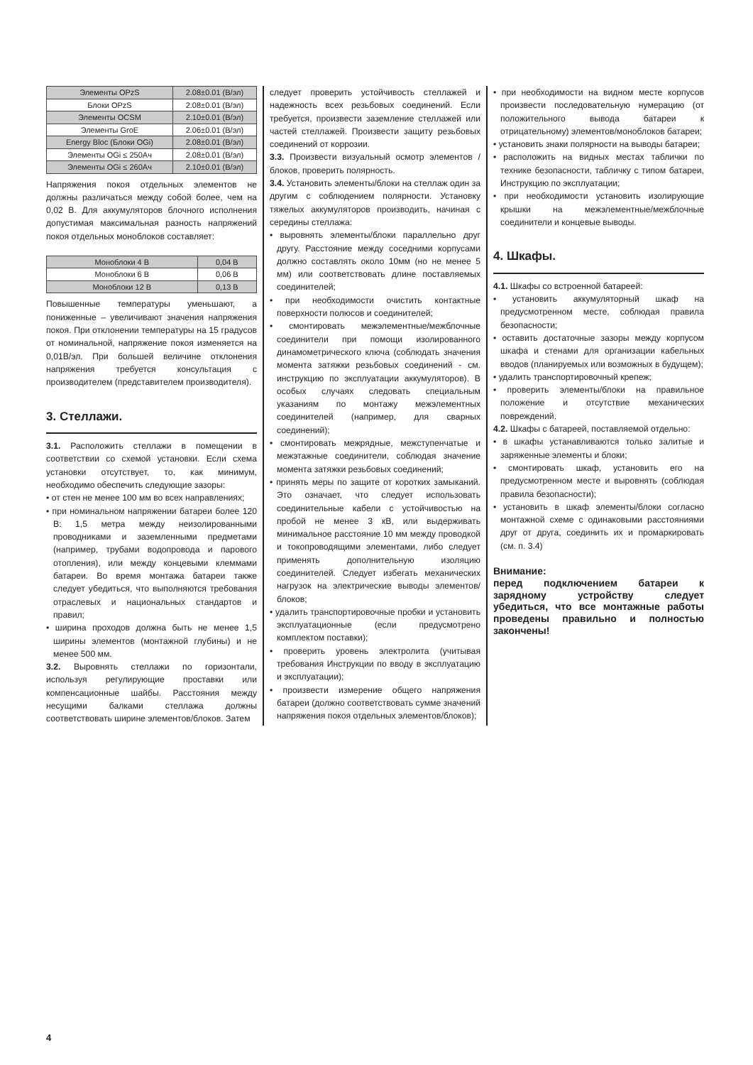| Элементы OPzS | 2.08±0.01 (В/эл) |
| Блоки OPzS | 2.08±0.01 (В/эл) |
| Элементы OCSM | 2.10±0.01 (В/эл) |
| Элементы GroE | 2.06±0.01 (В/эл) |
| Energy Bloc (Блоки OGi) | 2.08±0.01 (В/эл) |
| Элементы OGi ≤ 250Ач | 2.08±0.01 (В/эл) |
| Элементы OGi ≤ 260Ач | 2.10±0.01 (В/эл) |
Напряжения покоя отдельных элементов не должны различаться между собой более, чем на 0,02 В. Для аккумуляторов блочного исполнения допустимая максимальная разность напряжений покоя отдельных моноблоков составляет:
| Моноблоки 4 В | 0,04 В |
| Моноблоки 6 В | 0,06 В |
| Моноблоки 12 В | 0,13 В |
Повышенные температуры уменьшают, а пониженные – увеличивают значения напряжения покоя. При отклонении температуры на 15 градусов от номинальной, напряжение покоя изменяется на 0,01В/эл. При большей величине отклонения напряжения требуется консультация с производителем (представителем производителя).
3. Стеллажи.
3.1. Расположить стеллажи в помещении в соответствии со схемой установки. Если схема установки отсутствует, то, как минимум, необходимо обеспечить следующие зазоры:
• от стен не менее 100 мм во всех направлениях;
• при номинальном напряжении батареи более 120 В: 1,5 метра между неизолированными проводниками и заземленными предметами (например, трубами водопровода и парового отопления), или между концевыми клеммами батареи. Во время монтажа батареи также следует убедиться, что выполняются требования отраслевых и национальных стандартов и правил;
• ширина проходов должна быть не менее 1,5 ширины элементов (монтажной глубины) и не менее 500 мм.
3.2. Выровнять стеллажи по горизонтали, используя регулирующие проставки или компенсационные шайбы. Расстояния между несущими балками стеллажа должны соответствовать ширине элементов/блоков. Затем
следует проверить устойчивость стеллажей и надежность всех резьбовых соединений. Если требуется, произвести заземление стеллажей или частей стеллажей. Произвести защиту резьбовых соединений от коррозии.
3.3. Произвести визуальный осмотр элементов / блоков, проверить полярность.
3.4. Установить элементы/блоки на стеллаж один за другим с соблюдением полярности. Установку тяжелых аккумуляторов производить, начиная с середины стеллажа:
• выровнять элементы/блоки параллельно друг другу. Расстояние между соседними корпусами должно составлять около 10мм (но не менее 5 мм) или соответствовать длине поставляемых соединителей;
• при необходимости очистить контактные поверхности полюсов и соединителей;
• смонтировать межэлементные/межблочные соединители при помощи изолированного динамометрического ключа (соблюдать значения момента затяжки резьбовых соединений - см. инструкцию по эксплуатации аккумуляторов). В особых случаях следовать специальным указаниям по монтажу межэлементных соединителей (например, для сварных соединений);
• смонтировать межрядные, межступенчатые и межэтажные соединители, соблюдая значение момента затяжки резьбовых соединений;
• принять меры по защите от коротких замыканий. Это означает, что следует использовать соединительные кабели с устойчивостью на пробой не менее 3 кВ, или выдерживать минимальное расстояние 10 мм между проводкой и токопроводящими элементами, либо следует применять дополнительную изоляцию соединителей. Следует избегать механических нагрузок на электрические выводы элементов/блоков;
• удалить транспортировочные пробки и установить эксплуатационные (если предусмотрено комплектом поставки);
• проверить уровень электролита (учитывая требования Инструкции по вводу в эксплуатацию и эксплуатации);
• произвести измерение общего напряжения батареи (должно соответствовать сумме значений напряжения покоя отдельных элементов/блоков);
• при необходимости на видном месте корпусов произвести последовательную нумерацию (от положительного вывода батареи к отрицательному) элементов/моноблоков батареи;
• установить знаки полярности на выводы батареи;
• расположить на видных местах таблички по технике безопасности, табличку с типом батареи, Инструкцию по эксплуатации;
• при необходимости установить изолирующие крышки на межэлементные/межблочные соединители и концевые выводы.
4. Шкафы.
4.1. Шкафы со встроенной батареей:
• установить аккумуляторный шкаф на предусмотренном месте, соблюдая правила безопасности;
• оставить достаточные зазоры между корпусом шкафа и стенами для организации кабельных вводов (планируемых или возможных в будущем);
• удалить транспортировочный крепеж;
• проверить элементы/блоки на правильное положение и отсутствие механических повреждений.
4.2. Шкафы с батареей, поставляемой отдельно:
• в шкафы устанавливаются только залитые и заряженные элементы и блоки;
• смонтировать шкаф, установить его на предусмотренном месте и выровнять (соблюдая правила безопасности);
• установить в шкаф элементы/блоки согласно монтажной схеме с одинаковыми расстояниями друг от друга, соединить их и промаркировать (см. п. 3.4)
Внимание:
перед подключением батареи к зарядному устройству следует убедиться, что все монтажные работы проведены правильно и полностью закончены!
4